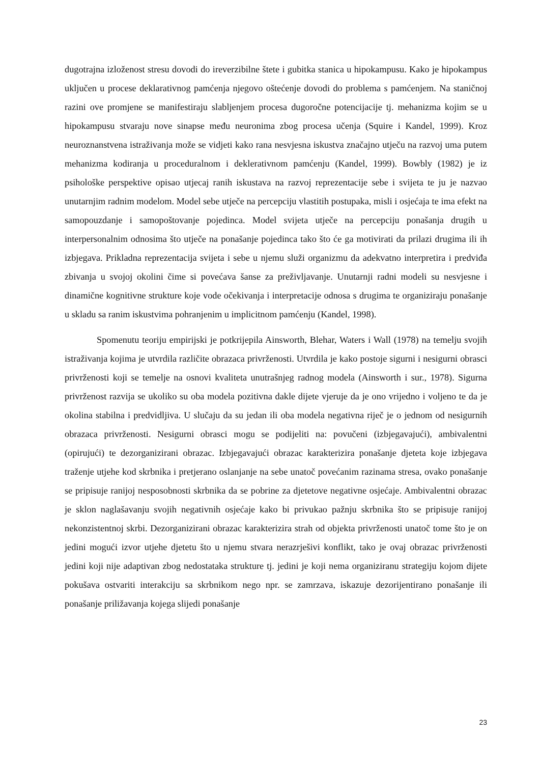dugotrajna izloženost stresu dovodi do ireverzibilne štete i gubitka stanica u hipokampusu. Kako je hipokampus uključen u procese deklarativnog pamćenja njegovo oštećenje dovodi do problema s pamćenjem. Na staničnoj razini ove promjene se manifestiraju slabljenjem procesa dugoročne potencijacije tj. mehanizma kojim se u hipokampusu stvaraju nove sinapse među neuronima zbog procesa učenja (Squire i Kandel, 1999). Kroz neuroznanstvena istraživanja može se vidjeti kako rana nesvjesna iskustva značajno utječu na razvoj uma putem mehanizma kodiranja u proceduralnom i deklerativnom pamćenju (Kandel, 1999). Bowbly (1982) je iz psihološke perspektive opisao utjecaj ranih iskustava na razvoj reprezentacije sebe i svijeta te ju je nazvao unutarnjim radnim modelom. Model sebe utječe na percepciju vlastitih postupaka, misli i osjećaja te ima efekt na samopouzdanje i samopoštovanje pojedinca. Model svijeta utječe na percepciju ponašanja drugih u interpersonalnim odnosima što utječe na ponašanje pojedinca tako što će ga motivirati da prilazi drugima ili ih izbjegava. Prikladna reprezentacija svijeta i sebe u njemu služi organizmu da adekvatno interpretira i predviđa zbivanja u svojoj okolini čime si povećava šanse za preživljavanje. Unutarnji radni modeli su nesvjesne i dinamične kognitivne strukture koje vode očekivanja i interpretacije odnosa s drugima te organiziraju ponašanje u skladu sa ranim iskustvima pohranjenim u implicitnom pamćenju (Kandel, 1998).
Spomenutu teoriju empirijski je potkrijepila Ainsworth, Blehar, Waters i Wall (1978) na temelju svojih istraživanja kojima je utvrdila različite obrazaca privrženosti. Utvrdila je kako postoje sigurni i nesigurni obrasci privrženosti koji se temelje na osnovi kvaliteta unutrašnjeg radnog modela (Ainsworth i sur., 1978). Sigurna privrženost razvija se ukoliko su oba modela pozitivna dakle dijete vjeruje da je ono vrijedno i voljeno te da je okolina stabilna i predvidljiva. U slučaju da su jedan ili oba modela negativna riječ je o jednom od nesigurnih obrazaca privrženosti. Nesigurni obrasci mogu se podijeliti na: povučeni (izbjegavajući), ambivalentni (opirujući) te dezorganizirani obrazac. Izbjegavajući obrazac karakterizira ponašanje djeteta koje izbjegava traženje utjehe kod skrbnika i pretjerano oslanjanje na sebe unatoč povećanim razinama stresa, ovako ponašanje se pripisuje ranijoj nesposobnosti skrbnika da se pobrine za djetetove negativne osjećaje. Ambivalentni obrazac je sklon naglašavanju svojih negativnih osjećaje kako bi privukao pažnju skrbnika što se pripisuje ranijoj nekonzistentnoj skrbi. Dezorganizirani obrazac karakterizira strah od objekta privrženosti unatoč tome što je on jedini mogući izvor utjehe djetetu što u njemu stvara nerazrješivi konflikt, tako je ovaj obrazac privrženosti jedini koji nije adaptivan zbog nedostataka strukture tj. jedini je koji nema organiziranu strategiju kojom dijete pokušava ostvariti interakciju sa skrbnikom nego npr. se zamrzava, iskazuje dezorijentirano ponašanje ili ponašanje priližavanja kojega slijedi ponašanje
23